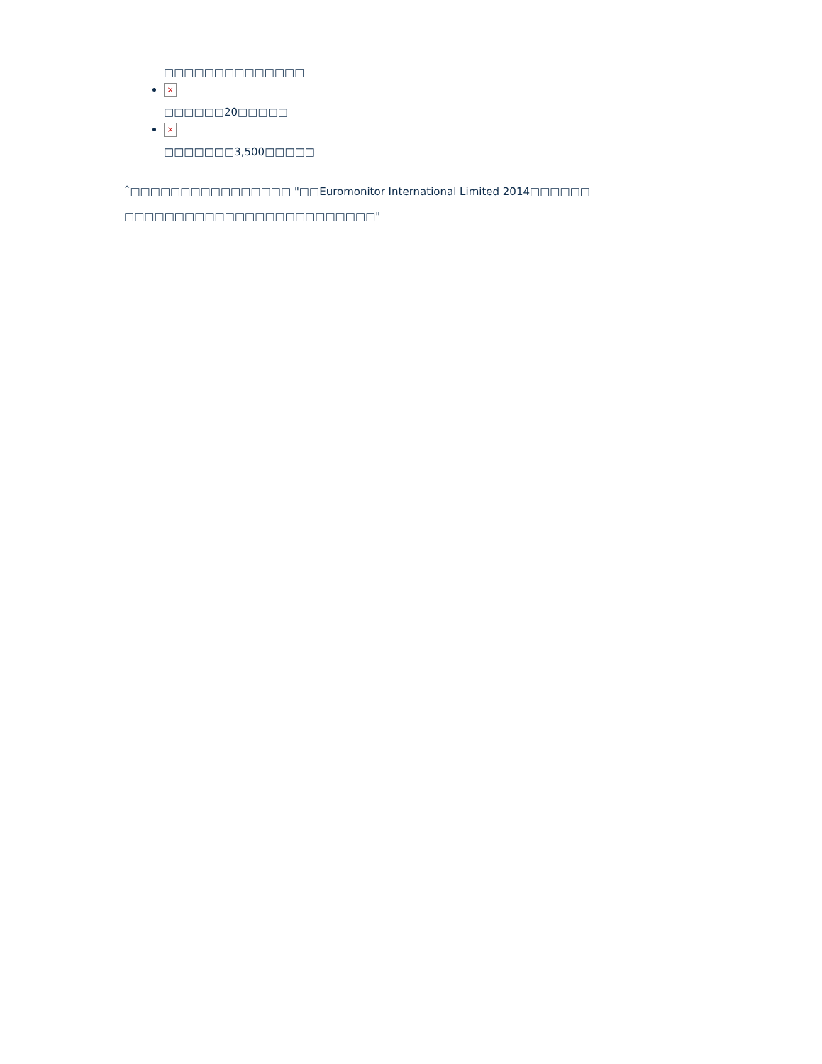□□□□□□□□□□□□□□
×
□□□□□□20□□□□□
×
□□□□□□□3,500□□□□□
<sup>^</sup>□□□□□□□□□□□□□□□□ "□□Euromonitor International Limited 2014□□□□□□ □□□□□□□□□□□□□□□□□□□□□□□□□"